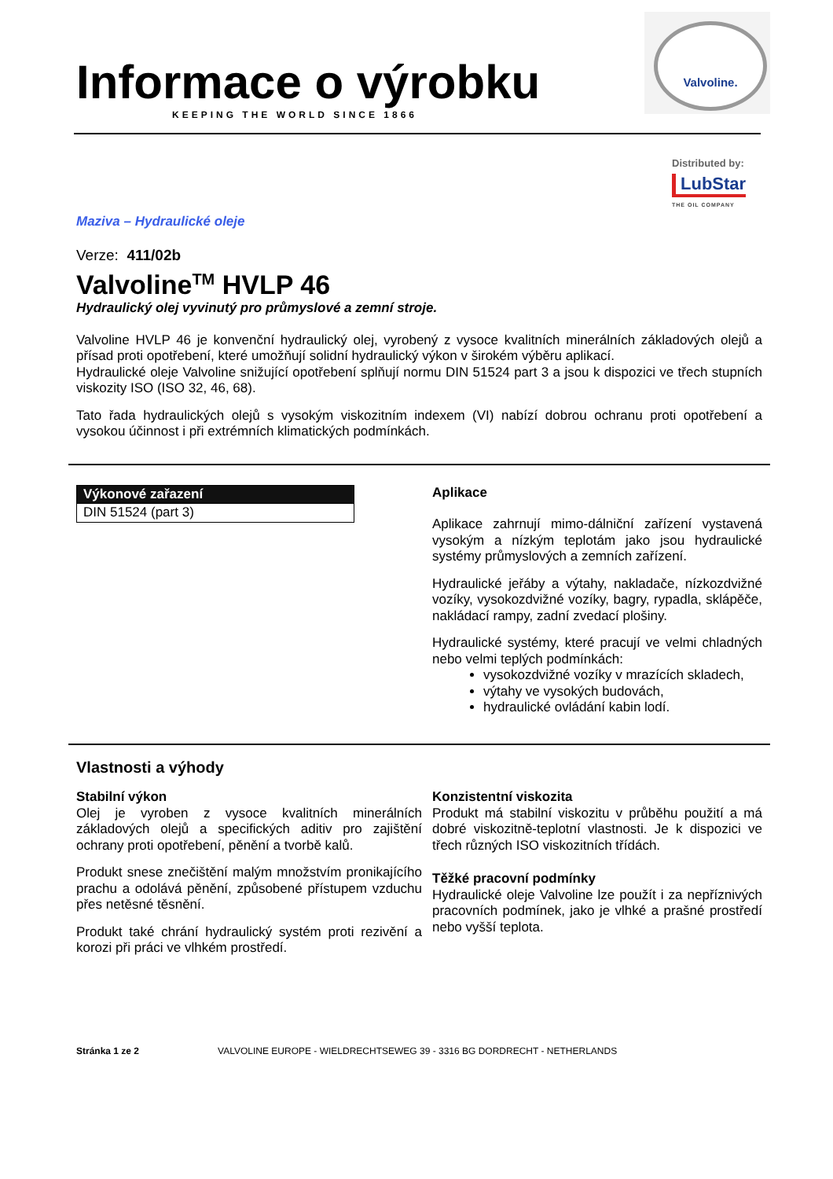Informace o výrobku
KEEPING THE WORLD SINCE 1866
Valvoline.
Distributed by:
LubStar
THE OIL COMPANY
Maziva – Hydraulické oleje
Verze: 411/02b
Valvoline<sup>TM</sup> HVLP 46
Hydraulický olej vyvinutý pro průmyslové a zemní stroje.
Valvoline HVLP 46 je konvenční hydraulický olej, vyrobený z vysoce kvalitních minerálních základových olejů a přísad proti opotřebení, které umožňují solidní hydraulický výkon v širokém výběru aplikací.
Hydraulické oleje Valvoline snižující opotřebení splňují normu DIN 51524 part 3 a jsou k dispozici ve třech stupních viskozity ISO (ISO 32, 46, 68).
Tato řada hydraulických olejů s vysokým viskozitním indexem (VI) nabízí dobrou ochranu proti opotřebení a vysokou účinnost i při extrémních klimatických podmínkách.
| Výkonové zařazení |
| --- |
| DIN 51524 (part 3) |
Aplikace
Aplikace zahrnují mimo-dálniční zařízení vystavená vysokým a nízkým teplotám jako jsou hydraulické systémy průmyslových a zemních zařízení.
Hydraulické jeřáby a výtahy, nakladače, nízkozdvižné vozíky, vysokozdvižné vozíky, bagry, rypadla, sklápěče, nakládací rampy, zadní zvedací plošiny.
Hydraulické systémy, které pracují ve velmi chladných nebo velmi teplých podmínkách:
vysokozdvižné vozíky v mrazících skladech,
výtahy ve vysokých budovách,
hydraulické ovládání kabin lodí.
Vlastnosti a výhody
Stabilní výkon
Olej je vyroben z vysoce kvalitních minerálních základových olejů a specifických aditiv pro zajištění ochrany proti opotřebení, pěnění a tvorbě kalů.
Produkt snese znečištění malým množstvím pronikajícího prachu a odolává pěnění, způsobené přístupem vzduchu přes netěsné těsnění.
Produkt také chrání hydraulický systém proti rezivění a korozi při práci ve vlhkém prostředí.
Konzistentní viskozita
Produkt má stabilní viskozitu v průběhu použití a má dobré viskozitně-teplotní vlastnosti. Je k dispozici ve třech různých ISO viskozitních třídách.
Těžké pracovní podmínky
Hydraulické oleje Valvoline lze použít i za nepříznivých pracovních podmínek, jako je vlhké a prašné prostředí nebo vyšší teplota.
Stránka 1 ze 2 VALVOLINE EUROPE - WIELDRECHTSEWEG 39 - 3316 BG DORDRECHT - NETHERLANDS